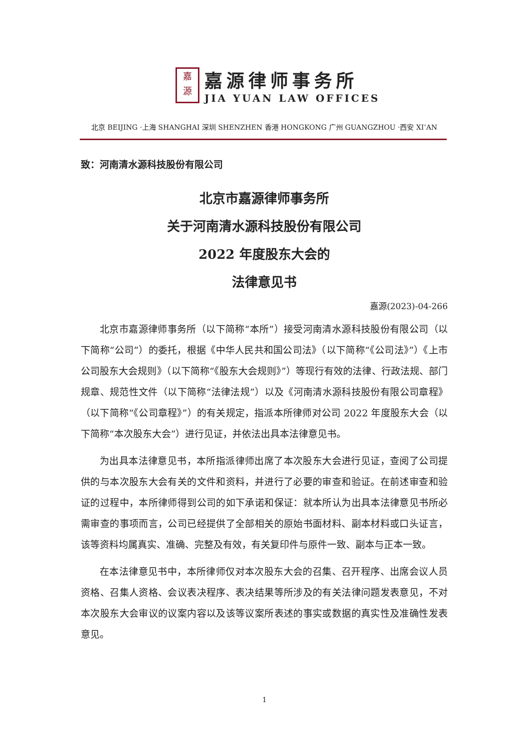嘉
源
嘉源律师事务所
JIA YUAN LAW OFFICES
北京 BEIJING ·上海 SHANGHAI 深圳 SHENZHEN 香港 HONGKONG 广州 GUANGZHOU ·西安 XI’AN
致：河南清水源科技股份有限公司
北京市嘉源律师事务所
关于河南清水源科技股份有限公司
2022 年度股东大会的
法律意见书
嘉源(2023)-04-266
北京市嘉源律师事务所（以下简称“本所”）接受河南清水源科技股份有限公司（以下简称“公司”）的委托，根据《中华人民共和国公司法》（以下简称“《公司法》”）《上市公司股东大会规则》（以下简称“《股东大会规则》”）等现行有效的法律、行政法规、部门规章、规范性文件（以下简称“法律法规”）以及《河南清水源科技股份有限公司章程》（以下简称“《公司章程》”）的有关规定，指派本所律师对公司 2022 年度股东大会（以下简称“本次股东大会”）进行见证，并依法出具本法律意见书。
为出具本法律意见书，本所指派律师出席了本次股东大会进行见证，查阅了公司提供的与本次股东大会有关的文件和资料，并进行了必要的审查和验证。在前述审查和验证的过程中，本所律师得到公司的如下承诺和保证：就本所认为出具本法律意见书所必需审查的事项而言，公司已经提供了全部相关的原始书面材料、副本材料或口头证言，该等资料均属真实、准确、完整及有效，有关复印件与原件一致、副本与正本一致。
在本法律意见书中，本所律师仅对本次股东大会的召集、召开程序、出席会议人员资格、召集人资格、会议表决程序、表决结果等所涉及的有关法律问题发表意见，不对本次股东大会审议的议案内容以及该等议案所表述的事实或数据的真实性及准确性发表意见。
1